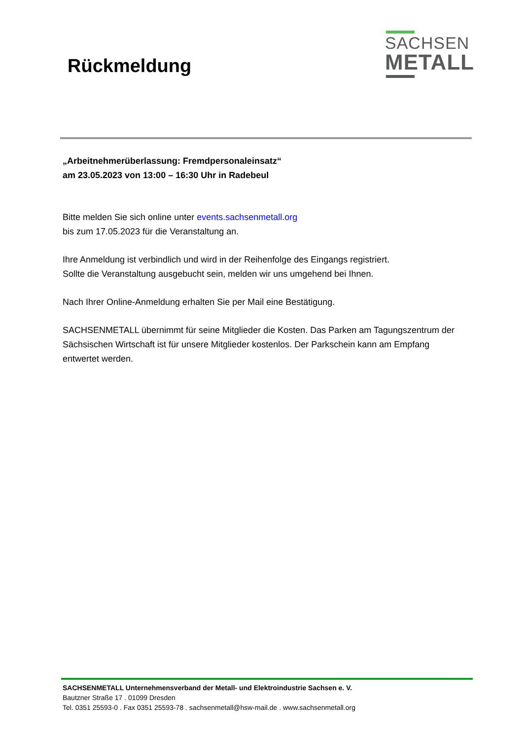Rückmeldung
SACHSEN
METALL
„Arbeitnehmerüberlassung: Fremdpersonaleinsatz“
am 23.05.2023 von 13:00 – 16:30 Uhr in Radebeul
Bitte melden Sie sich online unter events.sachsenmetall.org
bis zum 17.05.2023 für die Veranstaltung an.
Ihre Anmeldung ist verbindlich und wird in der Reihenfolge des Eingangs registriert.
Sollte die Veranstaltung ausgebucht sein, melden wir uns umgehend bei Ihnen.
Nach Ihrer Online-Anmeldung erhalten Sie per Mail eine Bestätigung.
SACHSENMETALL übernimmt für seine Mitglieder die Kosten. Das Parken am Tagungszentrum der Sächsischen Wirtschaft ist für unsere Mitglieder kostenlos. Der Parkschein kann am Empfang entwertet werden.
SACHSENMETALL Unternehmensverband der Metall- und Elektroindustrie Sachsen e. V.
Bautzner Straße 17 . 01099 Dresden
Tel. 0351 25593-0 . Fax 0351 25593-78 . sachsenmetall@hsw-mail.de . www.sachsenmetall.org